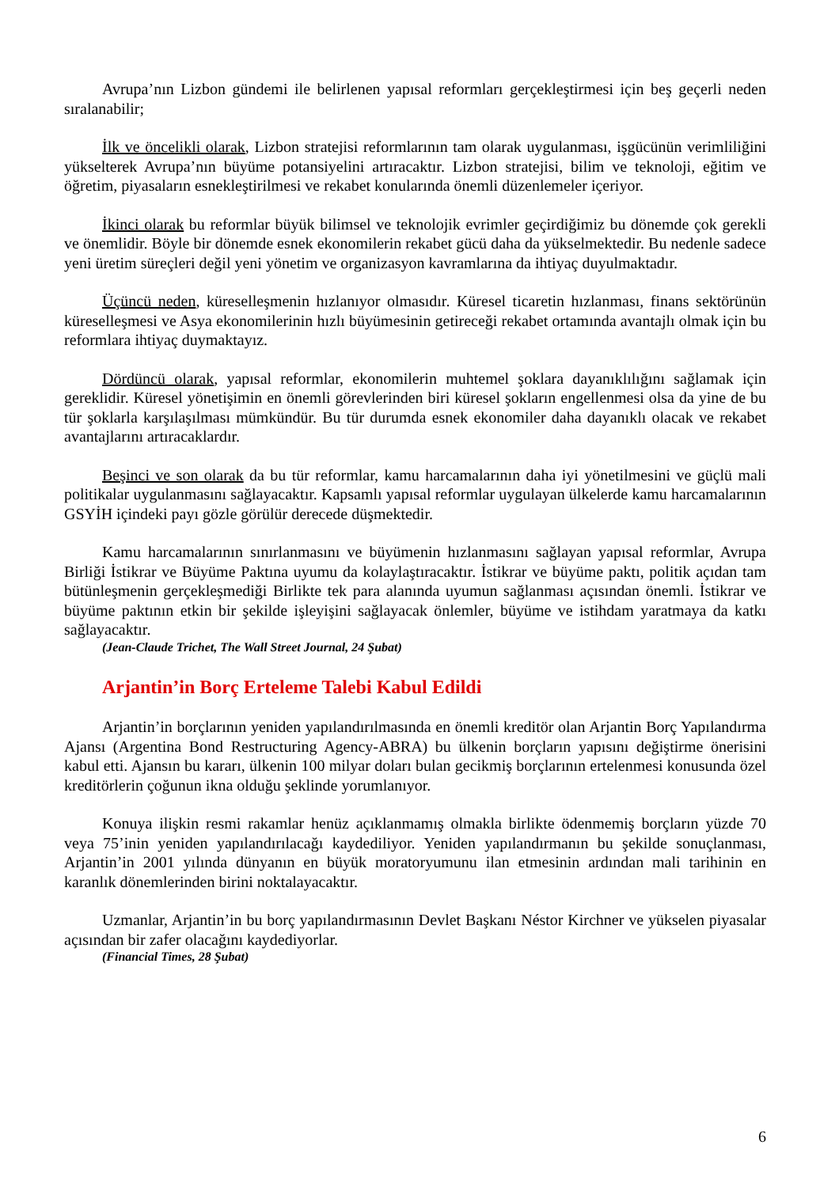Avrupa’nın Lizbon gündemi ile belirlenen yapısal reformları gerçekleştirmesi için beş geçerli neden sıralanabilir;
İlk ve öncelikli olarak, Lizbon stratejisi reformlarının tam olarak uygulanması, işgücünün verimliliğini yükselterek Avrupa’nın büyüme potansiyelini artıracaktır. Lizbon stratejisi, bilim ve teknoloji, eğitim ve öğretim, piyasaların esnekleştirilmesi ve rekabet konularında önemli düzenlemeler içeriyor.
İkinci olarak bu reformlar büyük bilimsel ve teknolojik evrimler geçirdiğimiz bu dönemde çok gerekli ve önemlidir. Böyle bir dönemde esnek ekonomilerin rekabet gücü daha da yükselmektedir. Bu nedenle sadece yeni üretim süreçleri değil yeni yönetim ve organizasyon kavramlarına da ihtiyaç duyulmaktadır.
Üçüncü neden, küreselleşmenin hızlanıyor olmasıdır. Küresel ticaretin hızlanması, finans sektörünün küreselleşmesi ve Asya ekonomilerinin hızlı büyümesinin getireceği rekabet ortamında avantajlı olmak için bu reformlara ihtiyaç duymaktayız.
Dördüncü olarak, yapısal reformlar, ekonomilerin muhtemel şoklara dayanıklılığını sağlamak için gereklidir. Küresel yönetişimin en önemli görevlerinden biri küresel şokların engellenmesi olsa da yine de bu tür şoklarla karşılaşılması mümkündür. Bu tür durumda esnek ekonomiler daha dayanıklı olacak ve rekabet avantajlarını artıracaklardır.
Beşinci ve son olarak da bu tür reformlar, kamu harcamalarının daha iyi yönetilmesini ve güçlü mali politikalar uygulanmasını sağlayacaktır. Kapsamlı yapısal reformlar uygulayan ülkelerde kamu harcamalarının GSYİH içindeki payı gözle görülür derecede düşmektedir.
Kamu harcamalarının sınırlanmasını ve büyümenin hızlanmasını sağlayan yapısal reformlar, Avrupa Birliği İstikrar ve Büyüme Paktına uyumu da kolaylaştıracaktır. İstikrar ve büyüme paktı, politik açıdan tam bütünleşmenin gerçekleşmediği Birlikte tek para alanında uyumun sağlanması açısından önemli. İstikrar ve büyüme paktının etkin bir şekilde işleyişini sağlayacak önlemler, büyüme ve istihdam yaratmaya da katkı sağlayacaktır.
(Jean-Claude Trichet, The Wall Street Journal, 24 Şubat)
Arjantin’in Borç Erteleme Talebi Kabul Edildi
Arjantin’in borçlarının yeniden yapılandırılmasında en önemli kreditör olan Arjantin Borç Yapılandırma Ajansı (Argentina Bond Restructuring Agency-ABRA) bu ülkenin borçların yapısını değiştirme önerisini kabul etti. Ajansın bu kararı, ülkenin 100 milyar doları bulan gecikmiş borçlarının ertelenmesi konusunda özel kreditörlerin çoğunun ikna olduğu şeklinde yorumlanıyor.
Konuya ilişkin resmi rakamlar henüz açıklanmamış olmakla birlikte ödenmemiş borçların yüzde 70 veya 75’inin yeniden yapılandırılacağı kaydediliyor. Yeniden yapılandırmanın bu şekilde sonuçlanması, Arjantin’in 2001 yılında dünyanın en büyük moratoryumunu ilan etmesinin ardından mali tarihinin en karanlık dönemlerinden birini noktalayacaktır.
Uzmanlar, Arjantin’in bu borç yapılandırmasının Devlet Başkanı Néstor Kirchner ve yükselen piyasalar açısından bir zafer olacağını kaydediyorlar.
(Financial Times, 28 Şubat)
6